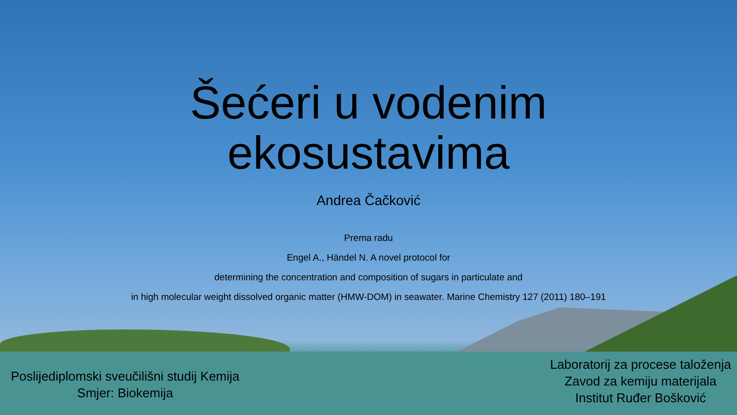Šećeri u vodenim
ekosustavima
Andrea Čačković
Prema radu
Engel A., Händel N. A novel protocol for
determining the concentration and composition of sugars in particulate and
in high molecular weight dissolved organic matter (HMW-DOM) in seawater. Marine Chemistry 127 (2011) 180–191
Poslijediplomski sveučilišni studij Kemija
Smjer: Biokemija
Laboratorij za procese taloženja
Zavod za kemiju materijala
Institut Ruđer Bošković